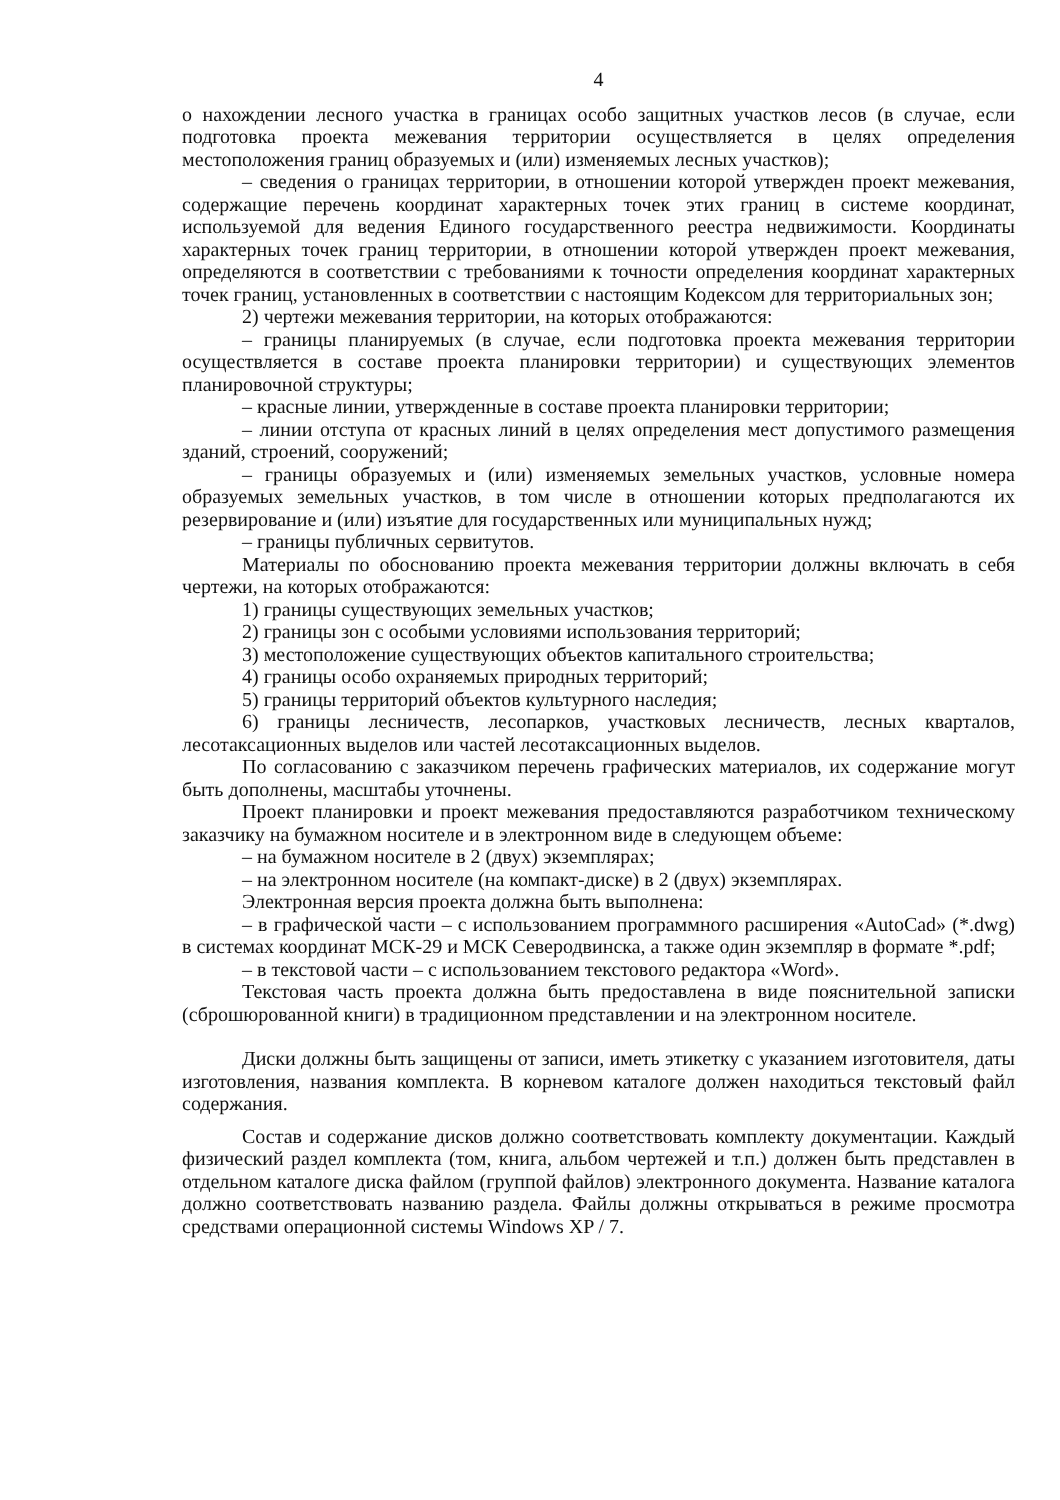4
о нахождении лесного участка в границах особо защитных участков лесов (в случае, если подготовка проекта межевания территории осуществляется в целях определения местоположения границ образуемых и (или) изменяемых лесных участков);
– сведения о границах территории, в отношении которой утвержден проект межевания, содержащие перечень координат характерных точек этих границ в системе координат, используемой для ведения Единого государственного реестра недвижимости. Координаты характерных точек границ территории, в отношении которой утвержден проект межевания, определяются в соответствии с требованиями к точности определения координат характерных точек границ, установленных в соответствии с настоящим Кодексом для территориальных зон;
2) чертежи межевания территории, на которых отображаются:
– границы планируемых (в случае, если подготовка проекта межевания территории осуществляется в составе проекта планировки территории) и существующих элементов планировочной структуры;
– красные линии, утвержденные в составе проекта планировки территории;
– линии отступа от красных линий в целях определения мест допустимого размещения зданий, строений, сооружений;
– границы образуемых и (или) изменяемых земельных участков, условные номера образуемых земельных участков, в том числе в отношении которых предполагаются их резервирование и (или) изъятие для государственных или муниципальных нужд;
– границы публичных сервитутов.
Материалы по обоснованию проекта межевания территории должны включать в себя чертежи, на которых отображаются:
1) границы существующих земельных участков;
2) границы зон с особыми условиями использования территорий;
3) местоположение существующих объектов капитального строительства;
4) границы особо охраняемых природных территорий;
5) границы территорий объектов культурного наследия;
6) границы лесничеств, лесопарков, участковых лесничеств, лесных кварталов, лесотаксационных выделов или частей лесотаксационных выделов.
По согласованию с заказчиком перечень графических материалов, их содержание могут быть дополнены, масштабы уточнены.
Проект планировки и проект межевания предоставляются разработчиком техническому заказчику на бумажном носителе и в электронном виде в следующем объеме:
– на бумажном носителе в 2 (двух) экземплярах;
– на электронном носителе (на компакт-диске) в 2 (двух) экземплярах.
Электронная версия проекта должна быть выполнена:
– в графической части – с использованием программного расширения «AutoCad» (*.dwg) в системах координат МСК-29 и МСК Северодвинска, а также один экземпляр в формате *.pdf;
– в текстовой части – с использованием текстового редактора «Word».
Текстовая часть проекта должна быть предоставлена в виде пояснительной записки (сброшюрованной книги) в традиционном представлении и на электронном носителе.
Диски должны быть защищены от записи, иметь этикетку с указанием изготовителя, даты изготовления, названия комплекта. В корневом каталоге должен находиться текстовый файл содержания.
Состав и содержание дисков должно соответствовать комплекту документации. Каждый физический раздел комплекта (том, книга, альбом чертежей и т.п.) должен быть представлен в отдельном каталоге диска файлом (группой файлов) электронного документа. Название каталога должно соответствовать названию раздела. Файлы должны открываться в режиме просмотра средствами операционной системы Windows XP / 7.